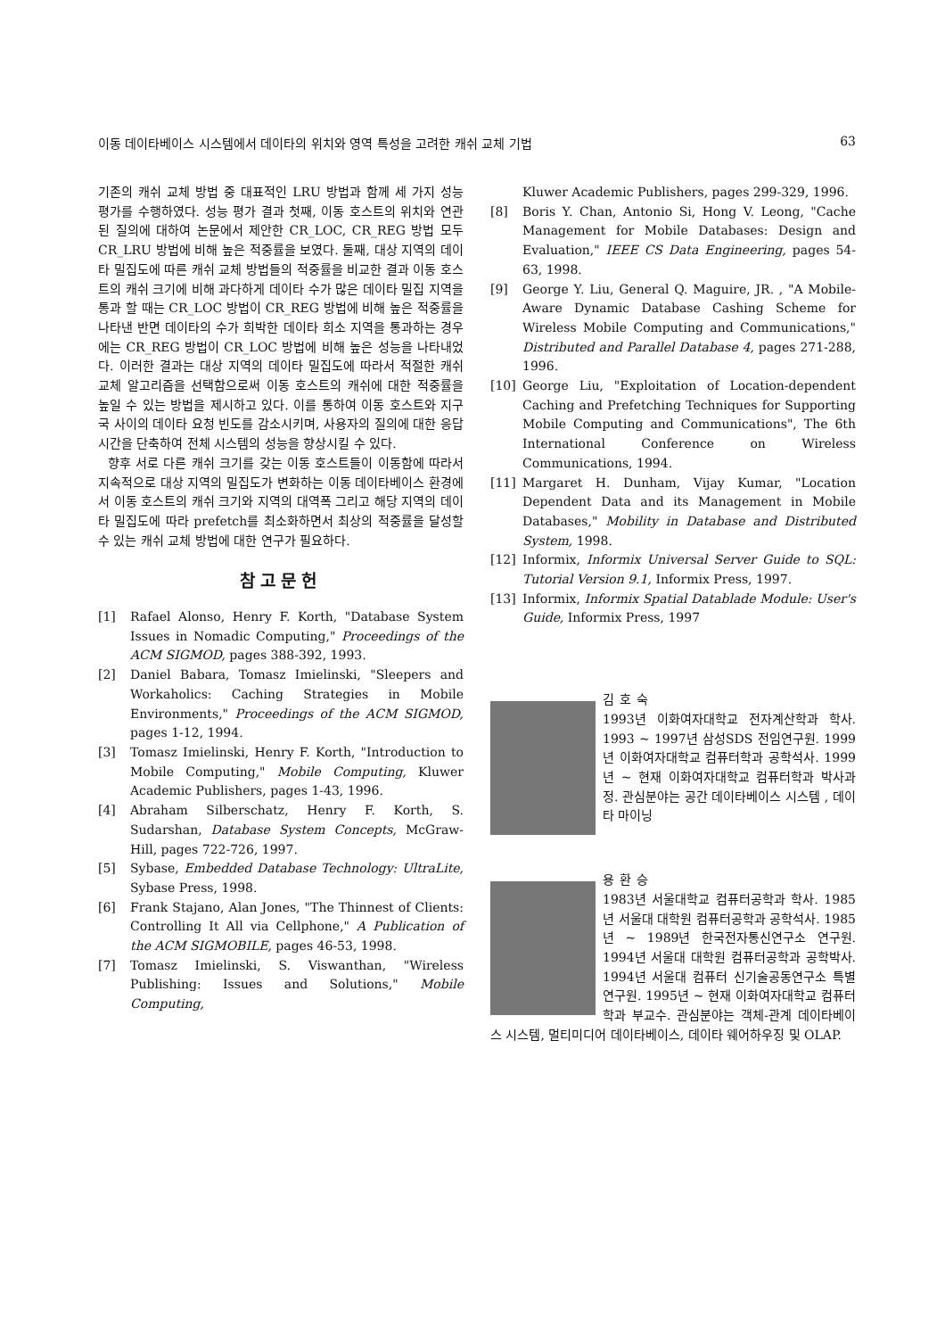이동 데이타베이스 시스템에서 데이타의 위치와 영역 특성을 고려한 캐쉬 교체 기법 63
기존의 캐쉬 교체 방법 중 대표적인 LRU 방법과 함께 세 가지 성능 평가를 수행하였다. 성능 평가 결과 첫째, 이동 호스트의 위치와 연관된 질의에 대하여 논문에서 제안한 CR_LOC, CR_REG 방법 모두 CR_LRU 방법에 비해 높은 적중률을 보였다. 둘째, 대상 지역의 데이타 밀집도에 따른 캐쉬 교체 방법들의 적중률을 비교한 결과 이동 호스트의 캐쉬 크기에 비해 과다하게 데이타 수가 많은 데이타 밀집 지역을 통과 할 때는 CR_LOC 방법이 CR_REG 방법에 비해 높은 적중률을 나타낸 반면 데이타의 수가 희박한 데이타 희소 지역을 통과하는 경우에는 CR_REG 방법이 CR_LOC 방법에 비해 높은 성능을 나타내었다. 이러한 결과는 대상 지역의 데이타 밀집도에 따라서 적절한 캐쉬 교체 알고리즘을 선택함으로써 이동 호스트의 캐쉬에 대한 적중률을 높일 수 있는 방법을 제시하고 있다. 이를 통하여 이동 호스트와 지구국 사이의 데이타 요청 빈도를 감소시키며, 사용자의 질의에 대한 응답 시간을 단축하여 전체 시스템의 성능을 향상시킬 수 있다.
향후 서로 다른 캐쉬 크기를 갖는 이동 호스트들이 이동함에 따라서 지속적으로 대상 지역의 밀집도가 변화하는 이동 데이타베이스 환경에서 이동 호스트의 캐쉬 크기와 지역의 대역폭 그리고 해당 지역의 데이타 밀집도에 따라 prefetch를 최소화하면서 최상의 적중률을 달성할 수 있는 캐쉬 교체 방법에 대한 연구가 필요하다.
참고문헌
[1] Rafael Alonso, Henry F. Korth, "Database System Issues in Nomadic Computing," Proceedings of the ACM SIGMOD, pages 388-392, 1993.
[2] Daniel Babara, Tomasz Imielinski, "Sleepers and Workaholics: Caching Strategies in Mobile Environments," Proceedings of the ACM SIGMOD, pages 1-12, 1994.
[3] Tomasz Imielinski, Henry F. Korth, "Introduction to Mobile Computing," Mobile Computing, Kluwer Academic Publishers, pages 1-43, 1996.
[4] Abraham Silberschatz, Henry F. Korth, S. Sudarshan, Database System Concepts, McGraw-Hill, pages 722-726, 1997.
[5] Sybase, Embedded Database Technology: UltraLite, Sybase Press, 1998.
[6] Frank Stajano, Alan Jones, "The Thinnest of Clients: Controlling It All via Cellphone," A Publication of the ACM SIGMOBILE, pages 46-53, 1998.
[7] Tomasz Imielinski, S. Viswanthan, "Wireless Publishing: Issues and Solutions," Mobile Computing,
Kluwer Academic Publishers, pages 299-329, 1996.
[8] Boris Y. Chan, Antonio Si, Hong V. Leong, "Cache Management for Mobile Databases: Design and Evaluation," IEEE CS Data Engineering, pages 54-63, 1998.
[9] George Y. Liu, General Q. Maguire, JR. , "A Mobile-Aware Dynamic Database Cashing Scheme for Wireless Mobile Computing and Communications," Distributed and Parallel Database 4, pages 271-288, 1996.
[10] George Liu, "Exploitation of Location-dependent Caching and Prefetching Techniques for Supporting Mobile Computing and Communications", The 6th International Conference on Wireless Communications, 1994.
[11] Margaret H. Dunham, Vijay Kumar, "Location Dependent Data and its Management in Mobile Databases," Mobility in Database and Distributed System, 1998.
[12] Informix, Informix Universal Server Guide to SQL: Tutorial Version 9.1, Informix Press, 1997.
[13] Informix, Informix Spatial Datablade Module: User's Guide, Informix Press, 1997
김호숙
1993년 이화여자대학교 전자계산학과 학사. 1993 ~ 1997년 삼성SDS 전임연구원. 1999년 이화여자대학교 컴퓨터학과 공학석사. 1999년 ~ 현재 이화여자대학교 컴퓨터학과 박사과정. 관심분야는 공간 데이타베이스 시스템 , 데이타 마이닝
용환승
1983년 서울대학교 컴퓨터공학과 학사. 1985년 서울대 대학원 컴퓨터공학과 공학석사. 1985년 ~ 1989년 한국전자통신연구소 연구원. 1994년 서울대 대학원 컴퓨터공학과 공학박사. 1994년 서울대 컴퓨터 신기술공동연구소 특별연구원. 1995년 ~ 현재 이화여자대학교 컴퓨터학과 부교수. 관심분야는 객체-관계 데이타베이스 시스템, 멀티미디어 데이타베이스, 데이타 웨어하우징 및 OLAP.